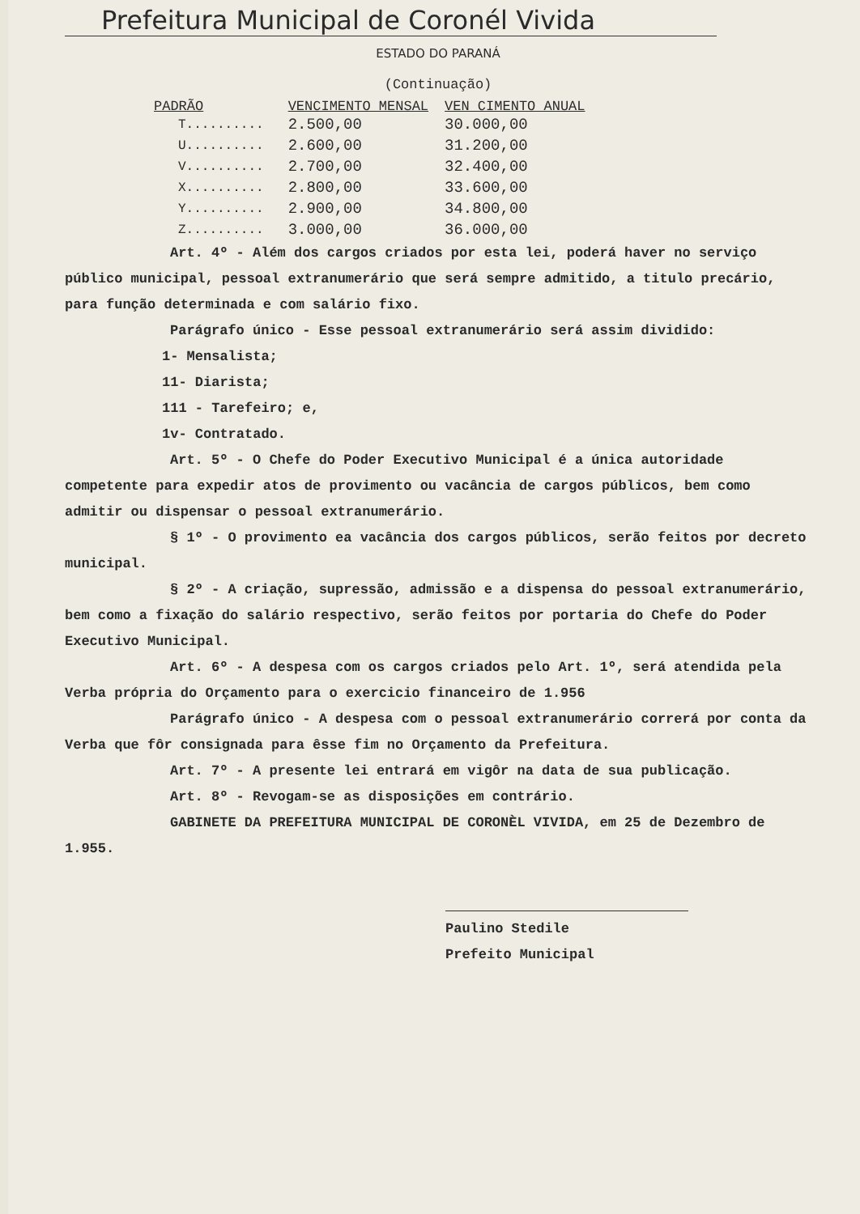Prefeitura Municipal de Coronél Vivida
ESTADO DO PARANÁ
(Continuação)
| PADRÃO | VENCIMENTO MENSAL | VEN CIMENTO ANUAL |
| --- | --- | --- |
| T.......... | 2.500,00 | 30.000,00 |
| U.......... | 2.600,00 | 31.200,00 |
| V.......... | 2.700,00 | 32.400,00 |
| X.......... | 2.800,00 | 33.600,00 |
| Y.......... | 2.900,00 | 34.800,00 |
| Z.......... | 3.000,00 | 36.000,00 |
Art. 4º - Além dos cargos criados por esta lei, poderá haver no serviço público municipal, pessoal extranumerário que será sempre admitido, a titulo precário, para função determinada e com salário fixo.
Parágrafo único - Esse pessoal extranumerário será assim dividido:
1- Mensalista;
11- Diarista;
111 - Tarefeiro; e,
1v- Contratado.
Art. 5º - O Chefe do Poder Executivo Municipal é a única autoridade competente para expedir atos de provimento ou vacância de cargos públicos, bem como admitir ou dispensar o pessoal extranumerário.
§ 1º - O provimento ea vacância dos cargos públicos, serão feitos por decreto municipal.
§ 2º - A criação, supressão, admissão e a dispensa do pessoal extranumerário, bem como a fixação do salário respectivo, serão feitos por portaria do Chefe do Poder Executivo Municipal.
Art. 6º - A despesa com os cargos criados pelo Art. 1º, será atendida pela Verba própria do Orçamento para o exercicio financeiro de 1.956
Parágrafo único - A despesa com o pessoal extranumerário correrá por conta da Verba que fôr consignada para êsse fim no Orçamento da Prefeitura.
Art. 7º - A presente lei entrará em vigôr na data de sua publicação.
Art. 8º - Revogam-se as disposições em contrário.
GABINETE DA PREFEITURA MUNICIPAL DE CORONÈL VIVIDA, em 25 de Dezembro de 1.955.
Paulino Stedile
Prefeito Municipal